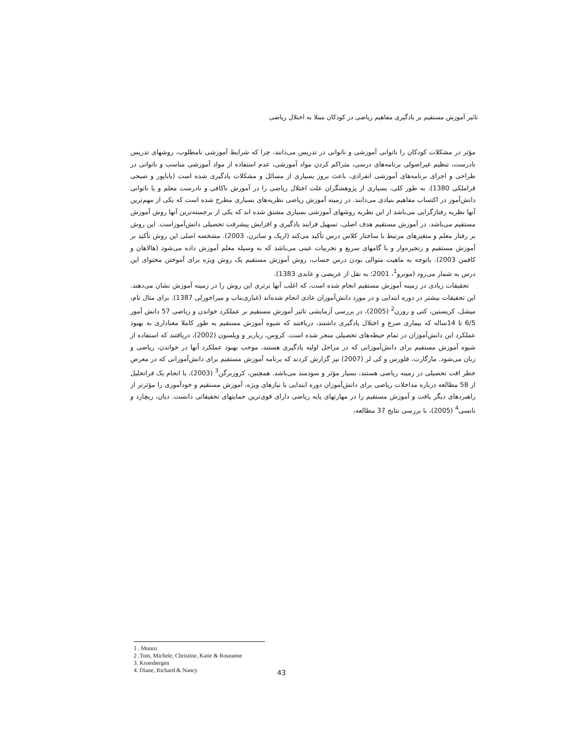تاثیر آموزش مستقیم بر یادگیری مفاهیم ریاضی در کودکان مبتلا به اختلال ریاضی
مؤثر در مشکلات کودکان را ناتوانی آموزشی و ناتوانی در تدریس می‌دانند، چرا که شرایط آموزشی نامطلوب، روشهای تدریس نادرست، تنظیم غیراصولی برنامه‌های درسی، متراکم کردن مواد آموزشی، عدم استفاده از مواد آموزشی مناسب و ناتوانی در طراحی و اجرای برنامه‌های آموزشی انفرادی، باعث بروز بسیاری از مسائل و مشکلات یادگیری شده است (باباپور و صبحی قراملکی 1380). به طور کلی، بسیاری از پژوهشگران علت اختلال ریاضی را در آموزش ناکافی و نادرست معلم و یا ناتوانی دانش‌آموز در اکتساب مفاهیم بنیادی می‌دانند. در زمینه آموزش ریاضی نظریه‌های بسیاری مطرح شده است که یکی از مهم‌ترین آنها نظریه رفتارگرایی می‌باشد از این نظریه روشهای آموزشی بسیاری مشتق شده اند که یکی از برجسته‌ترین آنها روش آموزش مستقیم می‌باشد. در آموزش مستقیم هدف اصلی، تسهیل فرایند یادگیری و افزایش پیشرفت تحصیلی دانش‌آموزاست. این روش بر رفتار معلم و متغیرهای مرتبط با ساختار کلاس درس تأکید می‌کند (اریک و ساترن، 2003). مشخصه اصلی این روش تأکید بر آموزش مستقیم و زنجیره‌وار و با گامهای سریع و تجربیات عینی می‌باشد که به وسیله معلم آموزش داده می‌شود (هالاهان و کافمن 2003). باتوجه به ماهیت متوالی بودن درس حساب، روش آموزش مستقیم یک روش ویژه برای آموختن محتوای این درس به شمار می‌رود (مونرو<sup>1</sup>، 2001؛ به نقل از عریضی و عابدی 1383).
تحقیقات زیادی در زمینه آموزش مستقیم انجام شده است، که اغلب آنها برتری این روش را در زمینه آموزش نشان می‌دهند. این تحقیقات بیشتر در دوره ابتدایی و در مورد دانش‌آموزان عادی انجام شده‌اند (غباری‌بناب و میراخورلی 1387). برای مثال تام، میشل، کریستین، کتی و روزن<sup>2</sup> (2005)، در بررسی آزمایشی تاثیر آموزش مستقیم بر عملکرد خواندن و ریاضی 57 دانش آموز 6/5 تا 14ساله که بیماری صرع و اختلال یادگیری داشتند، دریافتند که شیوه آموزش مستقیم به طور کاملا معناداری به بهبود عملکرد این دانش‌آموزان در تمام حیطه‌های تحصیلی منجر شده است. کروس، رباربر و ویلسون (2002)، دریافتند که استفاده از شیوه آموزش مستقیم برای دانش‌آموزانی که در مراحل اولیه یادگیری هستند، موجب بهبود عملکرد آنها در خواندن، ریاضی و زبان می‌شود. مارگارت، فلورس و کی لر (2007) نیز گزارش کردند که برنامه آموزش مستقیم برای دانش‌آموزانی که در معرض خطر افت تحصیلی در زمینه ریاضی هستند، بسیار مؤثر و سودمند می‌باشد. همچنین، کروزبرگن<sup>3</sup> (2003)، با انجام یک فراتحلیل از 58 مطالعه درباره مداخلات ریاضی برای دانش‌آموزان دوره ابتدایی با نیازهای ویژه، آموزش مستقیم و خودآموزی را مؤثرتر از راهبردهای دیگر یافت و آموزش مستقیم را در مهارتهای پایه ریاضی دارای قوی‌ترین حمایتهای تحقیقاتی دانست. دیان، ریچارد و نانسی<sup>4</sup> (2005)، با بررسی نتایج 37 مطالعه،
1 . Munro
2 .Tom, Michele, Christine, Katie & Roseanne
3. Kroesbergen
4. Diane, Richard & Nancy
43